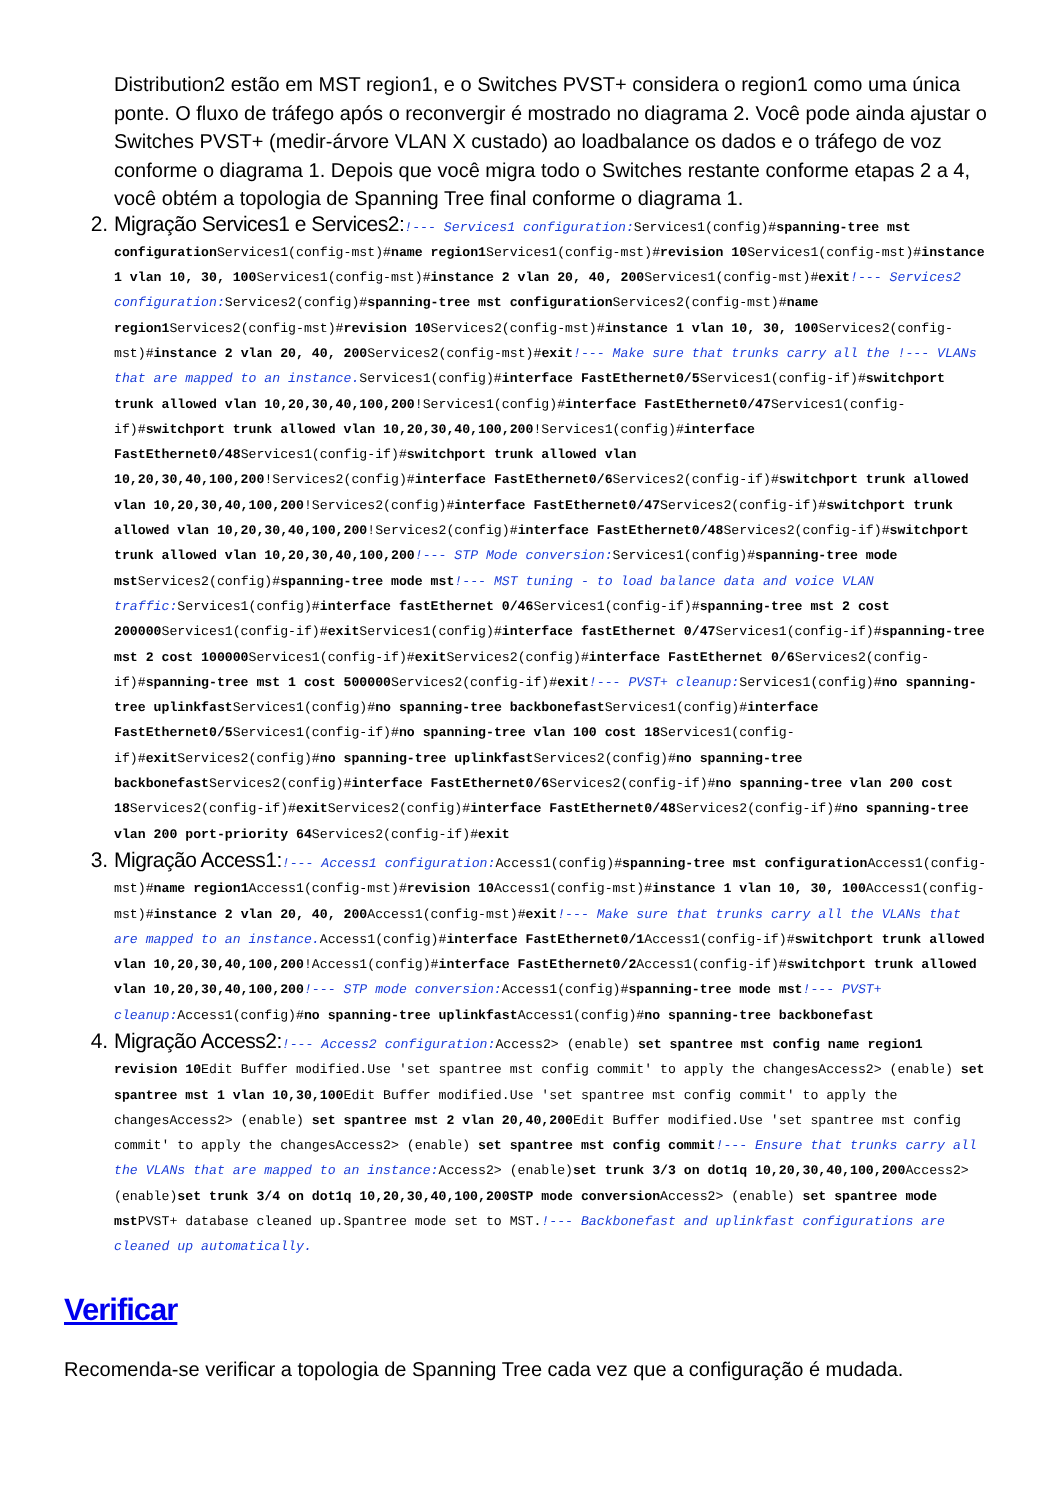Distribution2 estão em MST region1, e o Switches PVST+ considera o region1 como uma única ponte. O fluxo de tráfego após o reconvergir é mostrado no diagrama 2. Você pode ainda ajustar o Switches PVST+ (medir-árvore VLAN X custado) ao loadbalance os dados e o tráfego de voz conforme o diagrama 1. Depois que você migra todo o Switches restante conforme etapas 2 a 4, você obtém a topologia de Spanning Tree final conforme o diagrama 1.
2. Migração Services1 e Services2:!--- Services1 configuration: Services1(config)#spanning-tree mst configuration Services1(config-mst)#name region1 Services1(config-mst)#revision 10 Services1(config-mst)#instance 1 vlan 10, 30, 100 Services1(config-mst)#instance 2 vlan 20, 40, 200 Services1(config-mst)#exit!--- Services2 configuration: Services2(config)#spanning-tree mst configuration Services2(config-mst)#name region1 Services2(config-mst)#revision 10 Services2(config-mst)#instance 1 vlan 10, 30, 100 Services2(config-mst)#instance 2 vlan 20, 40, 200 Services2(config-mst)#exit!--- Make sure that trunks carry all the !--- VLANs that are mapped to an instance. Services1(config)#interface FastEthernet0/5 Services1(config-if)#switchport trunk allowed vlan 10,20,30,40,100,200!Services1(config)#interface FastEthernet0/47 Services1(config-if)#switchport trunk allowed vlan 10,20,30,40,100,200!Services1(config)#interface FastEthernet0/48 Services1(config-if)#switchport trunk allowed vlan 10,20,30,40,100,200!Services2(config)#interface FastEthernet0/6 Services2(config-if)#switchport trunk allowed vlan 10,20,30,40,100,200!Services2(config)#interface FastEthernet0/47 Services2(config-if)#switchport trunk allowed vlan 10,20,30,40,100,200!Services2(config)#interface FastEthernet0/48 Services2(config-if)#switchport trunk allowed vlan 10,20,30,40,100,200!--- STP Mode conversion: Services1(config)#spanning-tree mode mst Services2(config)#spanning-tree mode mst!--- MST tuning - to load balance data and voice VLAN traffic: Services1(config)#interface fastEthernet 0/46 Services1(config-if)#spanning-tree mst 2 cost 200000 Services1(config-if)#exit Services1(config)#interface fastEthernet 0/47 Services1(config-if)#spanning-tree mst 2 cost 100000 Services1(config-if)#exit Services2(config)#interface FastEthernet 0/6 Services2(config-if)#spanning-tree mst 1 cost 500000 Services2(config-if)#exit!--- PVST+ cleanup: Services1(config)#no spanning-tree uplinkfast Services1(config)#no spanning-tree backbonefast Services1(config)#interface FastEthernet0/5 Services1(config-if)#no spanning-tree vlan 100 cost 18 Services1(config-if)#exit Services2(config)#no spanning-tree uplinkfast Services2(config)#no spanning-tree backbonefast Services2(config)#interface FastEthernet0/6 Services2(config-if)#no spanning-tree vlan 200 cost 18 Services2(config-if)#exit Services2(config)#interface FastEthernet0/48 Services2(config-if)#no spanning-tree vlan 200 port-priority 64 Services2(config-if)#exit
3. Migração Access1:!--- Access1 configuration: Access1(config)#spanning-tree mst configuration Access1(config-mst)#name region1 Access1(config-mst)#revision 10 Access1(config-mst)#instance 1 vlan 10, 30, 100 Access1(config-mst)#instance 2 vlan 20, 40, 200 Access1(config-mst)#exit!--- Make sure that trunks carry all the VLANs that are mapped to an instance. Access1(config)#interface FastEthernet0/1 Access1(config-if)#switchport trunk allowed vlan 10,20,30,40,100,200!Access1(config)#interface FastEthernet0/2 Access1(config-if)#switchport trunk allowed vlan 10,20,30,40,100,200!--- STP mode conversion: Access1(config)#spanning-tree mode mst!--- PVST+ cleanup: Access1(config)#no spanning-tree uplinkfast Access1(config)#no spanning-tree backbonefast
4. Migração Access2:!--- Access2 configuration: Access2> (enable) set spantree mst config name region1 revision 10 Edit Buffer modified.Use 'set spantree mst config commit' to apply the changesAccess2> (enable) set spantree mst 1 vlan 10,30,100 Edit Buffer modified.Use 'set spantree mst config commit' to apply the changesAccess2> (enable) set spantree mst 2 vlan 20,40,200 Edit Buffer modified.Use 'set spantree mst config commit' to apply the changesAccess2> (enable) set spantree mst config commit!--- Ensure that trunks carry all the VLANs that are mapped to an instance: Access2> (enable)set trunk 3/3 on dot1q 10,20,30,40,100,200 Access2> (enable)set trunk 3/4 on dot1q 10,20,30,40,100,200STP mode conversion Access2> (enable) set spantree mode mst PVST+ database cleaned up.Spantree mode set to MST.!--- Backbonefast and uplinkfast configurations are cleaned up automatically.
Verificar
Recomenda-se verificar a topologia de Spanning Tree cada vez que a configuração é mudada.